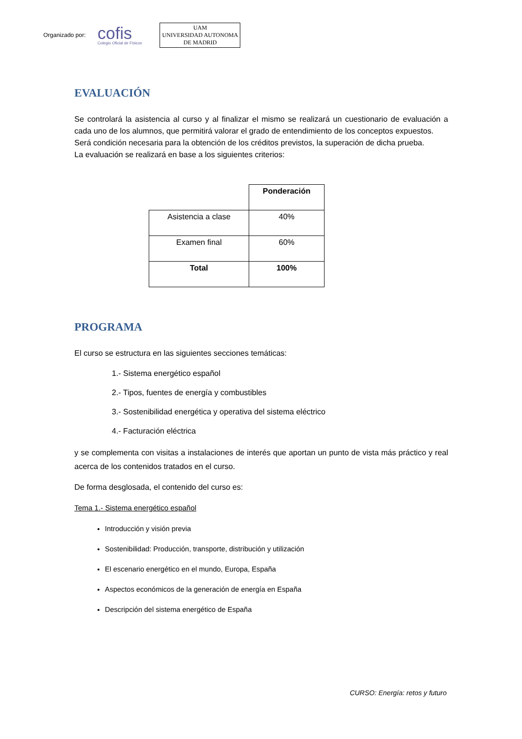Organizado por: cofis
Colegio Oficial de Físicos UAM
UNIVERSIDAD AUTONOMA
DE MADRID
EVALUACIÓN
Se controlará la asistencia al curso y al finalizar el mismo se realizará un cuestionario de evaluación a cada uno de los alumnos, que permitirá valorar el grado de entendimiento de los conceptos expuestos.
Será condición necesaria para la obtención de los créditos previstos, la superación de dicha prueba.
La evaluación se realizará en base a los siguientes criterios:
| | Ponderación |
| --- | --- |
| Asistencia a clase | 40% |
| Examen final | 60% |
| Total | 100% |
PROGRAMA
El curso se estructura en las siguientes secciones temáticas:
1.- Sistema energético español
2.- Tipos, fuentes de energía y combustibles
3.- Sostenibilidad energética y operativa del sistema eléctrico
4.- Facturación eléctrica
y se complementa con visitas a instalaciones de interés que aportan un punto de vista más práctico y real acerca de los contenidos tratados en el curso.
De forma desglosada, el contenido del curso es:
Tema 1.- Sistema energético español
Introducción y visión previa
Sostenibilidad: Producción, transporte, distribución y utilización
El escenario energético en el mundo, Europa, España
Aspectos económicos de la generación de energía en España
Descripción del sistema energético de España
CURSO: Energía: retos y futuro